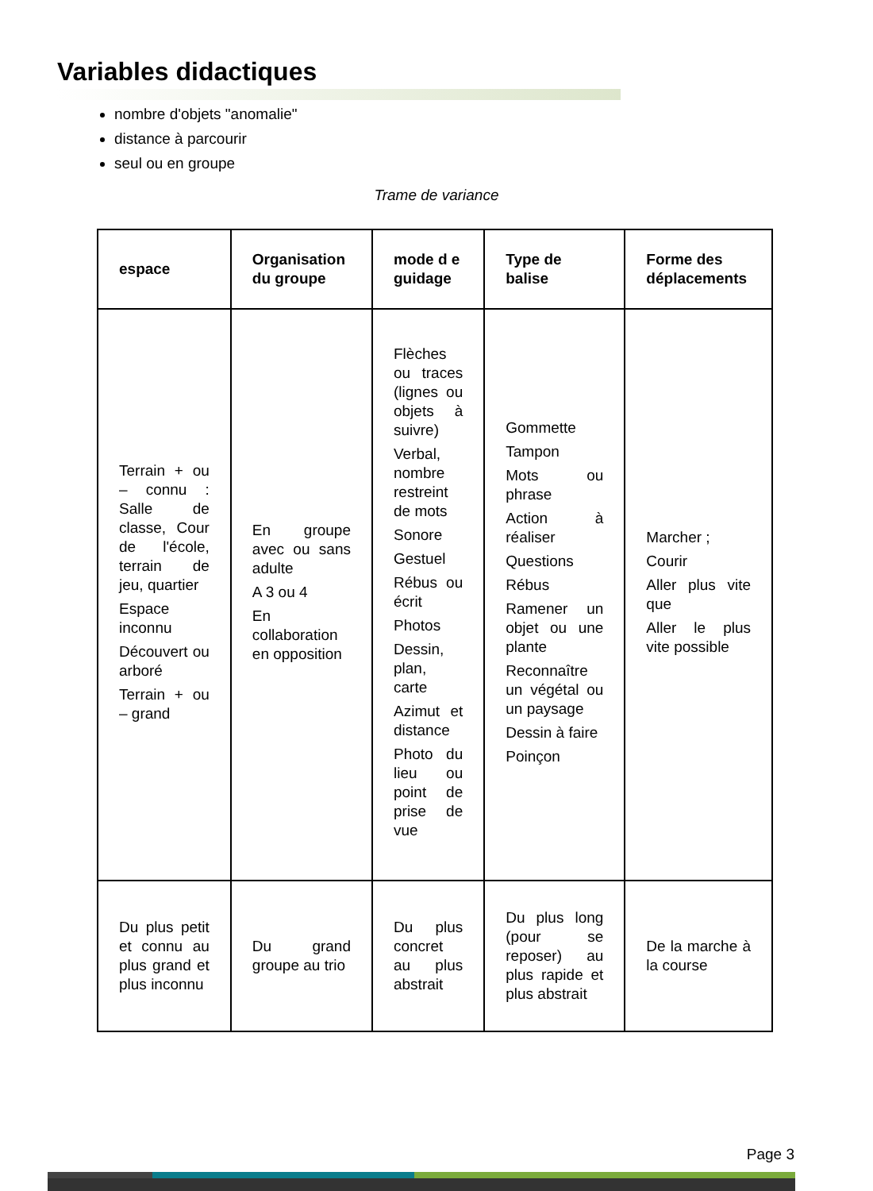Variables didactiques
nombre d'objets "anomalie"
distance à parcourir
seul ou en groupe
Trame de variance
| espace | Organisation du groupe | mode d e guidage | Type de balise | Forme des déplacements |
| --- | --- | --- | --- | --- |
| Terrain + ou – connu : Salle de classe, Cour de l'école, terrain de jeu, quartier Espace inconnu Découvert ou arboré Terrain + ou – grand | En groupe avec ou sans adulte A 3 ou 4 En collaboration en opposition | Flèches ou traces (lignes ou objets à suivre) Verbal, nombre restreint de mots Sonore Gestuel Rébus ou écrit Photos Dessin, plan, carte Azimut et distance Photo du lieu ou point de prise de vue | Gommette Tampon Mots ou phrase Action à réaliser Questions Rébus Ramener un objet ou une plante Reconnaître un végétal ou un paysage Dessin à faire Poinçon | Marcher ; Courir Aller plus vite que Aller le plus vite possible |
| Du plus petit et connu au plus grand et plus inconnu | Du grand groupe au trio | Du plus concret au plus abstrait | Du plus long (pour se reposer) au plus rapide et plus abstrait | De la marche à la course |
Page 3